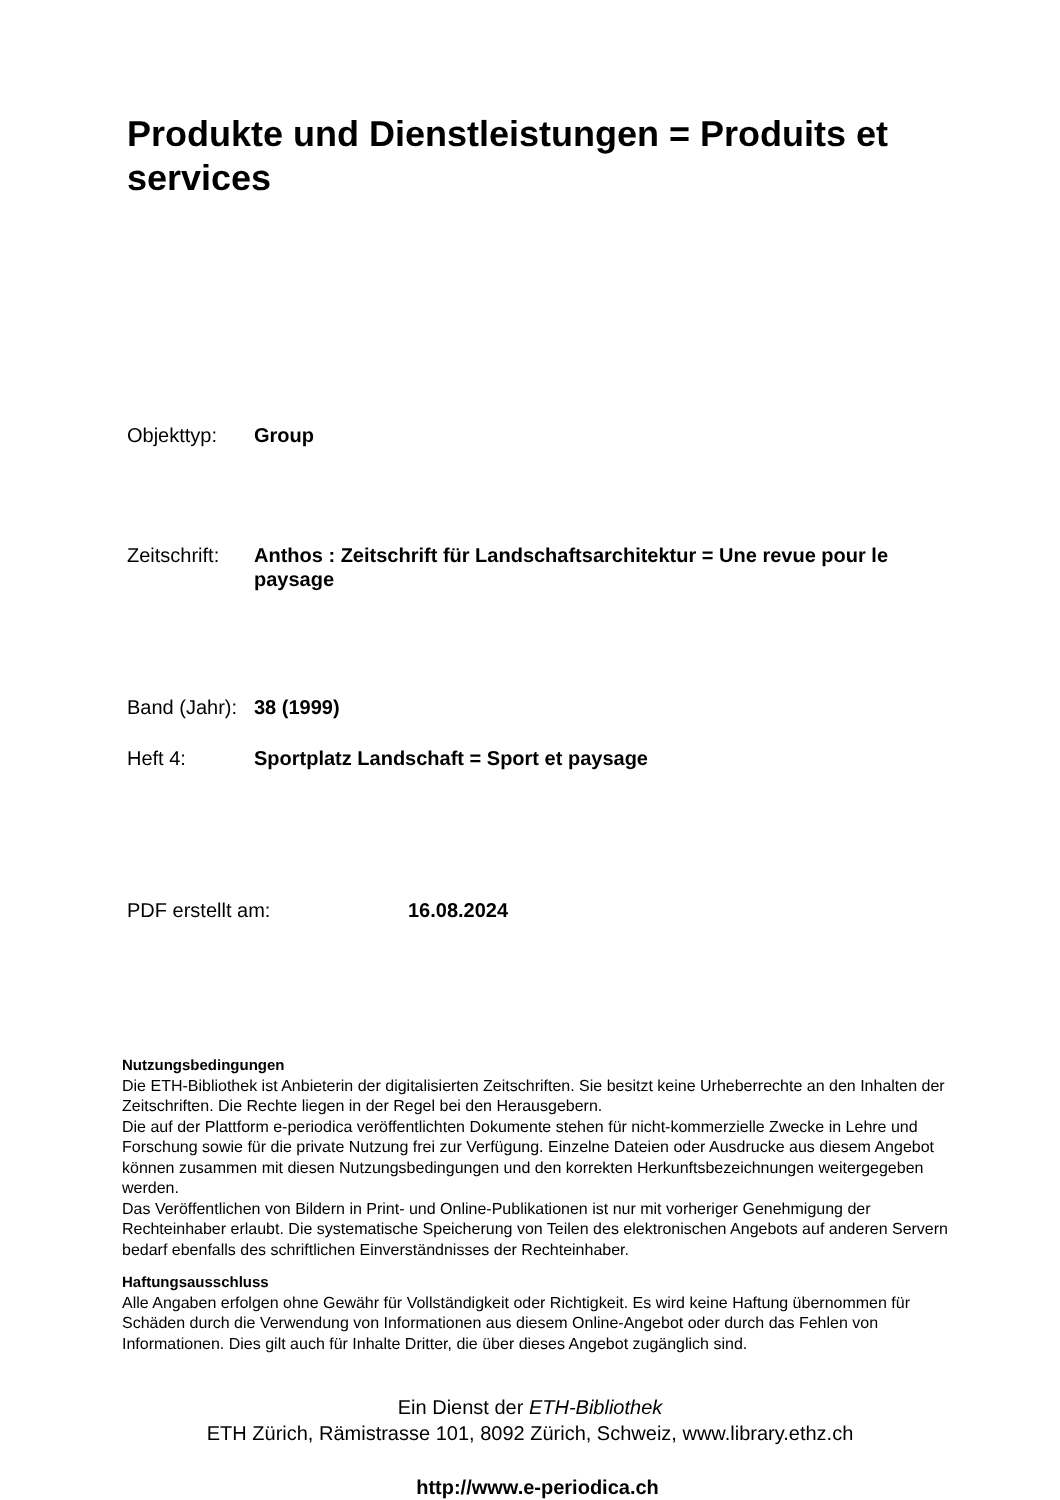Produkte und Dienstleistungen = Produits et services
Objekttyp: Group
Zeitschrift:
Anthos : Zeitschrift für Landschaftsarchitektur = Une revue pour le paysage
Band (Jahr):
38 (1999)
Heft 4: Sportplatz Landschaft = Sport et paysage
PDF erstellt am: 16.08.2024
Nutzungsbedingungen
Die ETH-Bibliothek ist Anbieterin der digitalisierten Zeitschriften. Sie besitzt keine Urheberrechte an den Inhalten der Zeitschriften. Die Rechte liegen in der Regel bei den Herausgebern.
Die auf der Plattform e-periodica veröffentlichten Dokumente stehen für nicht-kommerzielle Zwecke in Lehre und Forschung sowie für die private Nutzung frei zur Verfügung. Einzelne Dateien oder Ausdrucke aus diesem Angebot können zusammen mit diesen Nutzungsbedingungen und den korrekten Herkunftsbezeichnungen weitergegeben werden.
Das Veröffentlichen von Bildern in Print- und Online-Publikationen ist nur mit vorheriger Genehmigung der Rechteinhaber erlaubt. Die systematische Speicherung von Teilen des elektronischen Angebots auf anderen Servern bedarf ebenfalls des schriftlichen Einverständnisses der Rechteinhaber.
Haftungsausschluss
Alle Angaben erfolgen ohne Gewähr für Vollständigkeit oder Richtigkeit. Es wird keine Haftung übernommen für Schäden durch die Verwendung von Informationen aus diesem Online-Angebot oder durch das Fehlen von Informationen. Dies gilt auch für Inhalte Dritter, die über dieses Angebot zugänglich sind.
Ein Dienst der ETH-Bibliothek
ETH Zürich, Rämistrasse 101, 8092 Zürich, Schweiz, www.library.ethz.ch
http://www.e-periodica.ch